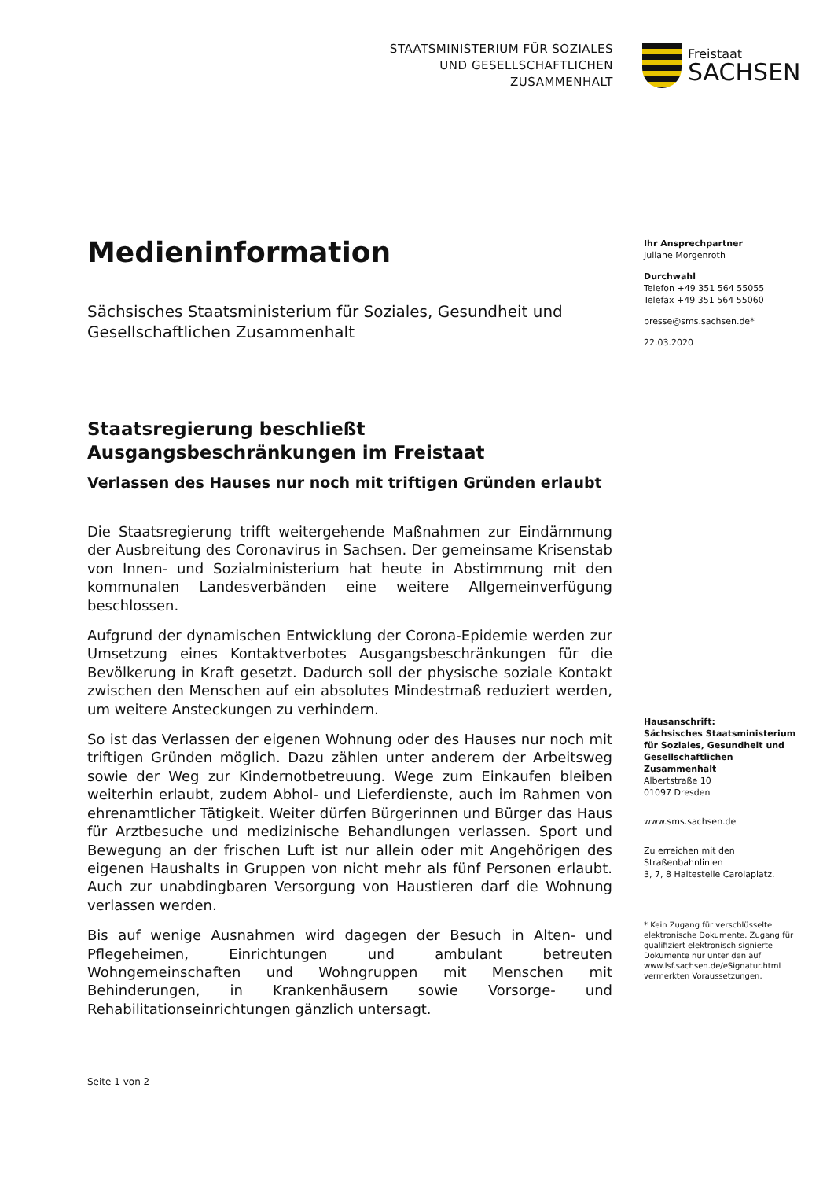STAATSMINISTERIUM FÜR SOZIALES
UND GESELLSCHAFTLICHEN
ZUSAMMENHALT
Freistaat
SACHSEN
Medieninformation
Sächsisches Staatsministerium für Soziales, Gesundheit und Gesellschaftlichen Zusammenhalt
Staatsregierung beschließt Ausgangsbeschränkungen im Freistaat
Verlassen des Hauses nur noch mit triftigen Gründen erlaubt
Die Staatsregierung trifft weitergehende Maßnahmen zur Eindämmung der Ausbreitung des Coronavirus in Sachsen. Der gemeinsame Krisenstab von Innen- und Sozialministerium hat heute in Abstimmung mit den kommunalen Landesverbänden eine weitere Allgemeinverfügung beschlossen.
Aufgrund der dynamischen Entwicklung der Corona-Epidemie werden zur Umsetzung eines Kontaktverbotes Ausgangsbeschränkungen für die Bevölkerung in Kraft gesetzt. Dadurch soll der physische soziale Kontakt zwischen den Menschen auf ein absolutes Mindestmaß reduziert werden, um weitere Ansteckungen zu verhindern.
So ist das Verlassen der eigenen Wohnung oder des Hauses nur noch mit triftigen Gründen möglich. Dazu zählen unter anderem der Arbeitsweg sowie der Weg zur Kindernotbetreuung. Wege zum Einkaufen bleiben weiterhin erlaubt, zudem Abhol- und Lieferdienste, auch im Rahmen von ehrenamtlicher Tätigkeit. Weiter dürfen Bürgerinnen und Bürger das Haus für Arztbesuche und medizinische Behandlungen verlassen. Sport und Bewegung an der frischen Luft ist nur allein oder mit Angehörigen des eigenen Haushalts in Gruppen von nicht mehr als fünf Personen erlaubt. Auch zur unabdingbaren Versorgung von Haustieren darf die Wohnung verlassen werden.
Bis auf wenige Ausnahmen wird dagegen der Besuch in Alten- und Pflegeheimen, Einrichtungen und ambulant betreuten Wohngemeinschaften und Wohngruppen mit Menschen mit Behinderungen, in Krankenhäusern sowie Vorsorge- und Rehabilitationseinrichtungen gänzlich untersagt.
Ihr Ansprechpartner
Juliane Morgenroth
Durchwahl
Telefon +49 351 564 55055
Telefax +49 351 564 55060
presse@sms.sachsen.de*
22.03.2020
Hausanschrift:
Sächsisches Staatsministerium für Soziales, Gesundheit und Gesellschaftlichen Zusammenhalt
Albertstraße 10
01097 Dresden
www.sms.sachsen.de
Zu erreichen mit den Straßenbahnlinien
3, 7, 8 Haltestelle Carolaplatz.
* Kein Zugang für verschlüsselte elektronische Dokumente. Zugang für qualifiziert elektronisch signierte Dokumente nur unter den auf www.lsf.sachsen.de/eSignatur.html vermerkten Voraussetzungen.
Seite 1 von 2